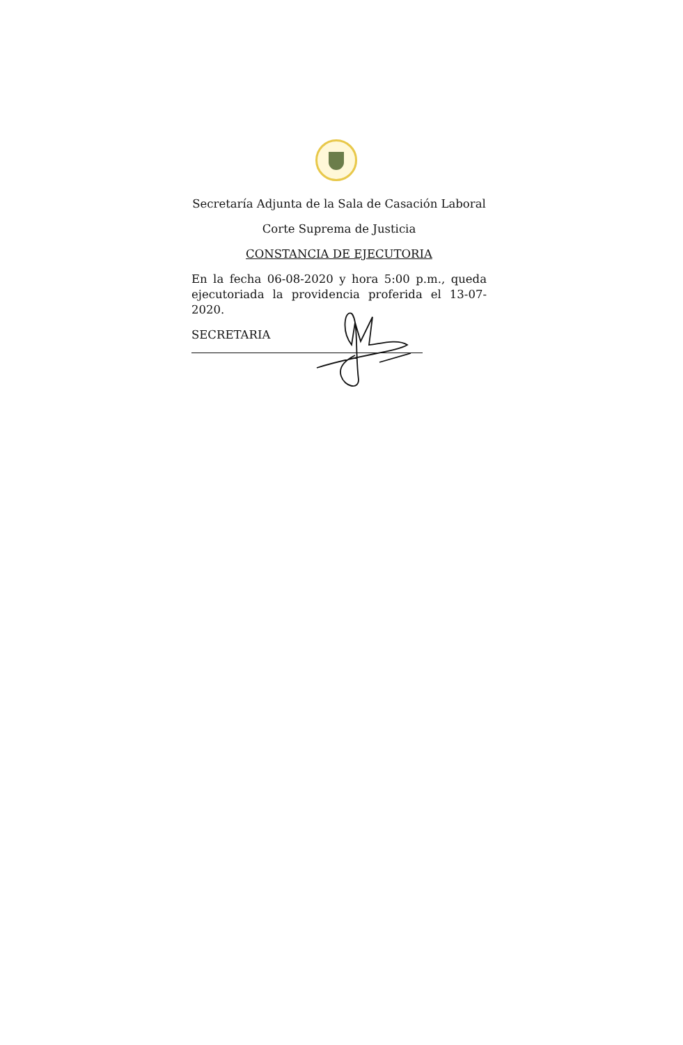Secretaría Adjunta de la Sala de Casación Laboral
Corte Suprema de Justicia
CONSTANCIA DE EJECUTORIA
En la fecha 06-08-2020 y hora 5:00 p.m., queda ejecutoriada la providencia proferida el 13-07-2020.
SECRETARIA